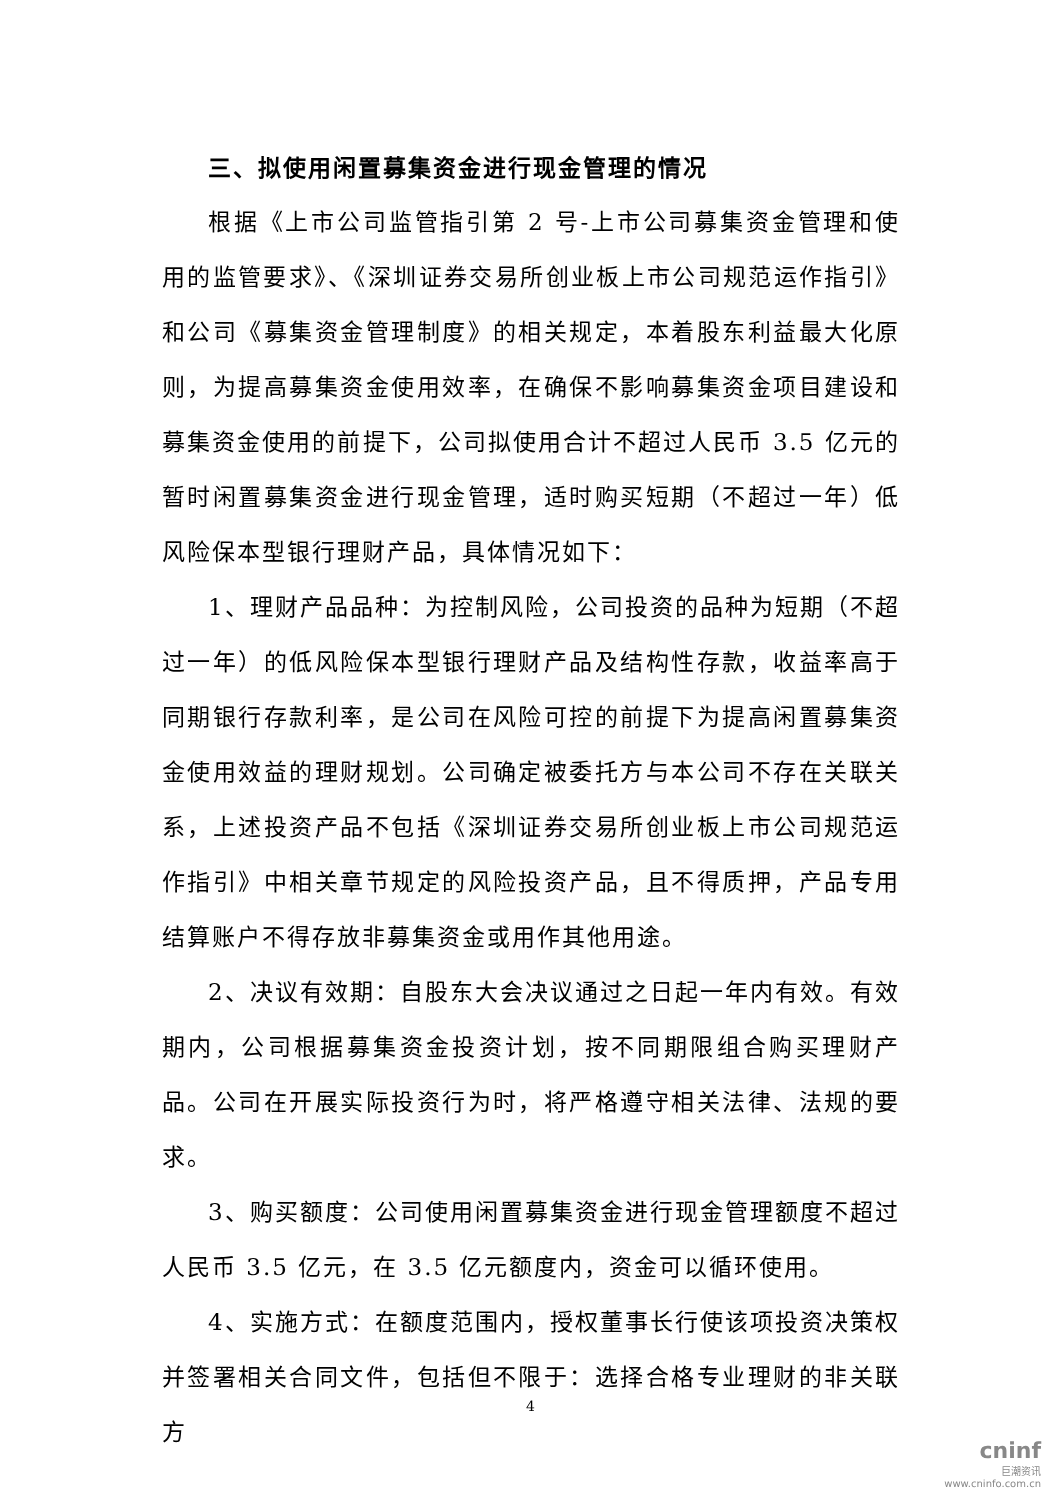三、拟使用闲置募集资金进行现金管理的情况
根据《上市公司监管指引第 2 号-上市公司募集资金管理和使用的监管要求》、《深圳证券交易所创业板上市公司规范运作指引》和公司《募集资金管理制度》的相关规定，本着股东利益最大化原则，为提高募集资金使用效率，在确保不影响募集资金项目建设和募集资金使用的前提下，公司拟使用合计不超过人民币 3.5 亿元的暂时闲置募集资金进行现金管理，适时购买短期（不超过一年）低风险保本型银行理财产品，具体情况如下：
1、理财产品品种：为控制风险，公司投资的品种为短期（不超过一年）的低风险保本型银行理财产品及结构性存款，收益率高于同期银行存款利率，是公司在风险可控的前提下为提高闲置募集资金使用效益的理财规划。公司确定被委托方与本公司不存在关联关系，上述投资产品不包括《深圳证券交易所创业板上市公司规范运作指引》中相关章节规定的风险投资产品，且不得质押，产品专用结算账户不得存放非募集资金或用作其他用途。
2、决议有效期：自股东大会决议通过之日起一年内有效。有效期内，公司根据募集资金投资计划，按不同期限组合购买理财产品。公司在开展实际投资行为时，将严格遵守相关法律、法规的要求。
3、购买额度：公司使用闲置募集资金进行现金管理额度不超过人民币 3.5 亿元，在 3.5 亿元额度内，资金可以循环使用。
4、实施方式：在额度范围内，授权董事长行使该项投资决策权并签署相关合同文件，包括但不限于：选择合格专业理财的非关联方
4
cninf
巨潮资讯
www.cninfo.com.cn